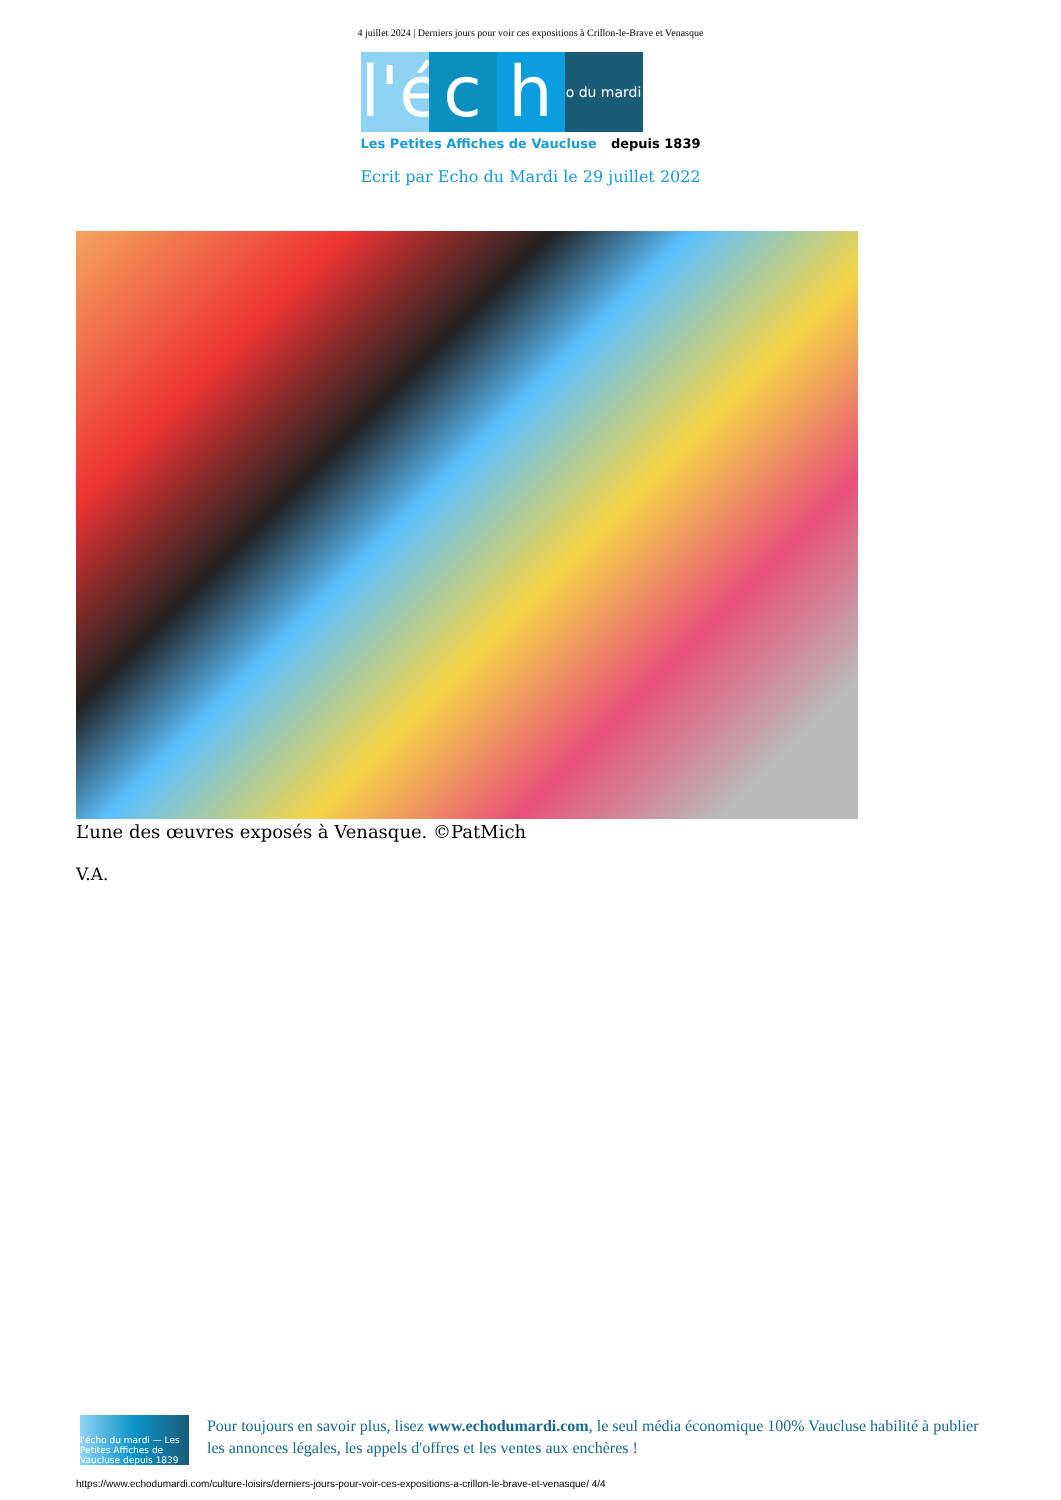4 juillet 2024 | Derniers jours pour voir ces expositions à Crillon-le-Brave et Venasque
l'é
c
h
o du mardi
Les Petites Affiches de Vaucluse depuis 1839
Ecrit par Echo du Mardi le 29 juillet 2022
L’une des œuvres exposés à Venasque. ©PatMich
V.A.
l'écho du mardi — Les Petites Affiches de Vaucluse depuis 1839
Pour toujours en savoir plus, lisez www.echodumardi.com, le seul média économique 100% Vaucluse habilité à publier les annonces légales, les appels d'offres et les ventes aux enchères !
https://www.echodumardi.com/culture-loisirs/derniers-jours-pour-voir-ces-expositions-a-crillon-le-brave-et-venasque/ 4/4